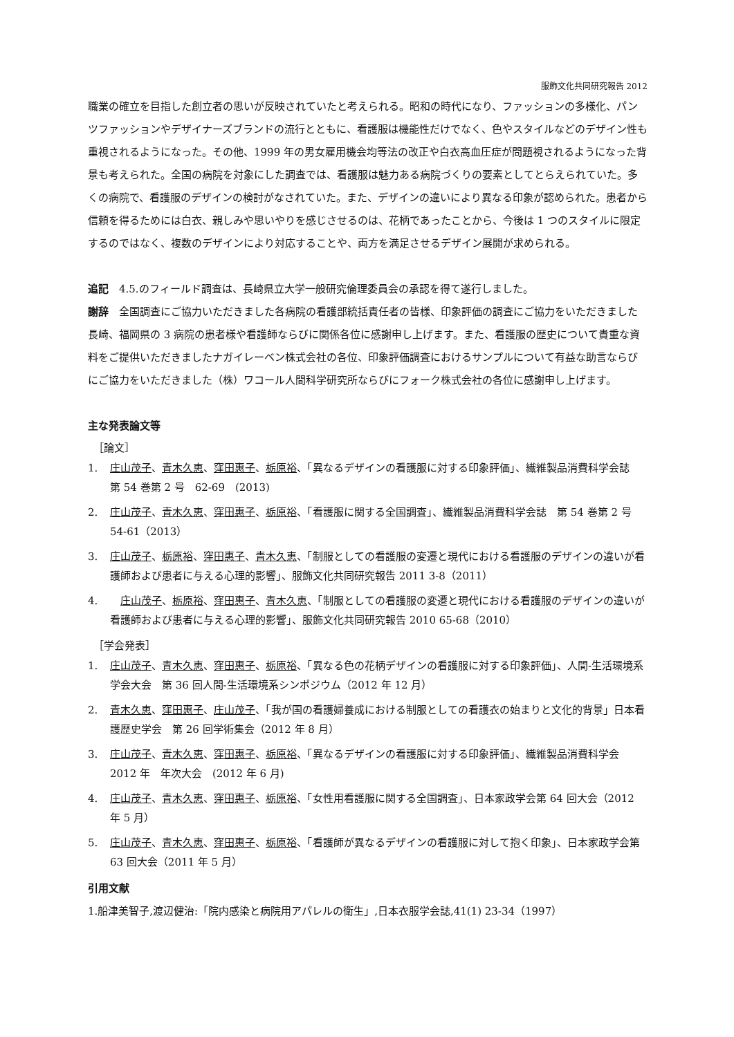服飾文化共同研究報告 2012
職業の確立を目指した創立者の思いが反映されていたと考えられる。昭和の時代になり、ファッションの多様化、パンツファッションやデザイナーズブランドの流行とともに、看護服は機能性だけでなく、色やスタイルなどのデザイン性も重視されるようになった。その他、1999 年の男女雇用機会均等法の改正や白衣高血圧症が問題視されるようになった背景も考えられた。全国の病院を対象にした調査では、看護服は魅力ある病院づくりの要素としてとらえられていた。多くの病院で、看護服のデザインの検討がなされていた。また、デザインの違いにより異なる印象が認められた。患者から信頼を得るためには白衣、親しみや思いやりを感じさせるのは、花柄であったことから、今後は 1 つのスタイルに限定するのではなく、複数のデザインにより対応することや、両方を満足させるデザイン展開が求められる。
追記　4.5.のフィールド調査は、長崎県立大学一般研究倫理委員会の承認を得て遂行しました。
謝辞　全国調査にご協力いただきました各病院の看護部統括責任者の皆様、印象評価の調査にご協力をいただきました長崎、福岡県の 3 病院の患者様や看護師ならびに関係各位に感謝申し上げます。また、看護服の歴史について貴重な資料をご提供いただきましたナガイレーベン株式会社の各位、印象評価調査におけるサンプルについて有益な助言ならびにご協力をいただきました（株）ワコール人間科学研究所ならびにフォーク株式会社の各位に感謝申し上げます。
主な発表論文等
［論文］
1. 庄山茂子、青木久恵、窪田惠子、栃原裕、「異なるデザインの看護服に対する印象評価」、繊維製品消費科学会誌　第 54 巻第 2 号　62-69　(2013)
2. 庄山茂子、青木久恵、窪田惠子、栃原裕、「看護服に関する全国調査」、繊維製品消費科学会誌　第 54 巻第 2 号　54-61（2013）
3. 庄山茂子、栃原裕、窪田惠子、青木久恵、「制服としての看護服の変遷と現代における看護服のデザインの違いが看護師および患者に与える心理的影響」、服飾文化共同研究報告 2011 3-8（2011）
4.　庄山茂子、栃原裕、窪田惠子、青木久恵、「制服としての看護服の変遷と現代における看護服のデザインの違いが看護師および患者に与える心理的影響」、服飾文化共同研究報告 2010 65-68（2010）
［学会発表］
1. 庄山茂子、青木久恵、窪田惠子、栃原裕、「異なる色の花柄デザインの看護服に対する印象評価」、人間-生活環境系学会大会　第 36 回人間-生活環境系シンポジウム（2012 年 12 月）
2. 青木久恵、窪田惠子、庄山茂子、「我が国の看護婦養成における制服としての看護衣の始まりと文化的背景」日本看護歴史学会　第 26 回学術集会（2012 年 8 月）
3. 庄山茂子、青木久恵、窪田惠子、栃原裕、「異なるデザインの看護服に対する印象評価」、繊維製品消費科学会 2012 年　年次大会　(2012 年 6 月)
4. 庄山茂子、青木久恵、窪田惠子、栃原裕、「女性用看護服に関する全国調査」、日本家政学会第 64 回大会（2012 年 5 月）
5. 庄山茂子、青木久恵、窪田惠子、栃原裕、「看護師が異なるデザインの看護服に対して抱く印象」、日本家政学会第 63 回大会（2011 年 5 月）
引用文献
1.船津美智子,渡辺健治:「院内感染と病院用アパレルの衛生」,日本衣服学会誌,41(1) 23-34（1997）